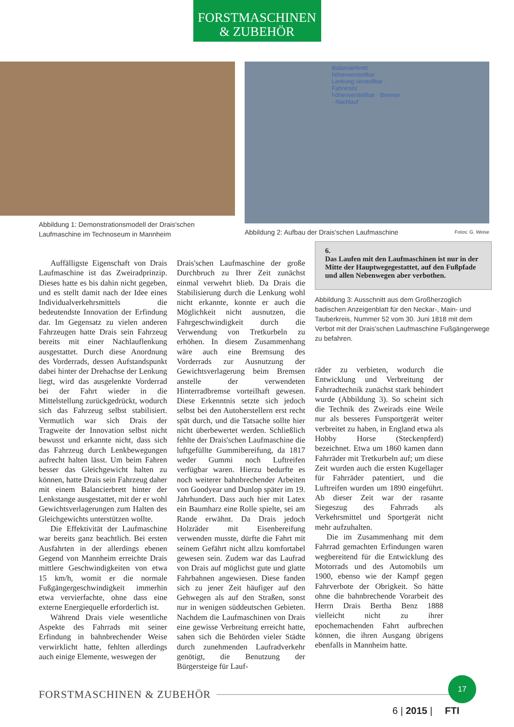FORSTMASCHINEN
& ZUBEHÖR
Abbildung 1: Demonstrationsmodell der Drais'schen Laufmaschine im Technoseum in Mannheim
Balancierbrett höhenverstellbar · Lenkung verstellbar · Fahrersitz höhenverstellbar · Bremse · Nachlauf
Abbildung 2: Aufbau der Drais'schen Laufmaschine Fotos: G. Weise
Auffälligste Eigenschaft von Drais Laufmaschine ist das Zweiradprinzip. Dieses hatte es bis dahin nicht gegeben, und es stellt damit nach der Idee eines Individualverkehrsmittels die bedeutendste Innovation der Erfindung dar. Im Gegensatz zu vielen anderen Fahrzeugen hatte Drais sein Fahrzeug bereits mit einer Nachlauflenkung ausgestattet. Durch diese Anordnung des Vorderrads, dessen Aufstandspunkt dabei hinter der Drehachse der Lenkung liegt, wird das ausgelenkte Vorderrad bei der Fahrt wieder in die Mittelstellung zurückgedrückt, wodurch sich das Fahrzeug selbst stabilisiert. Vermutlich war sich Drais der Tragweite der Innovation selbst nicht bewusst und erkannte nicht, dass sich das Fahrzeug durch Lenkbewegungen aufrecht halten lässt. Um beim Fahren besser das Gleichgewicht halten zu können, hatte Drais sein Fahrzeug daher mit einem Balancierbrett hinter der Lenkstange ausgestattet, mit der er wohl Gewichtsverlagerungen zum Halten des Gleichgewichts unterstützen wollte.
Die Effektivität der Laufmaschine war bereits ganz beachtlich. Bei ersten Ausfahrten in der allerdings ebenen Gegend von Mannheim erreichte Drais mittlere Geschwindigkeiten von etwa 15 km/h, womit er die normale Fußgängergeschwindigkeit immerhin etwa vervierfachte, ohne dass eine externe Energiequelle erforderlich ist.
Während Drais viele wesentliche Aspekte des Fahrrads mit seiner Erfindung in bahnbrechender Weise verwirklicht hatte, fehlten allerdings auch einige Elemente, weswegen der
Drais'schen Laufmaschine der große Durchbruch zu Ihrer Zeit zunächst einmal verwehrt blieb. Da Drais die Stabilisierung durch die Lenkung wohl nicht erkannte, konnte er auch die Möglichkeit nicht ausnutzen, die Fahrgeschwindigkeit durch die Verwendung von Tretkurbeln zu erhöhen. In diesem Zusammenhang wäre auch eine Bremsung des Vorderrads zur Ausnutzung der Gewichtsverlagerung beim Bremsen anstelle der verwendeten Hinterradbremse vorteilhaft gewesen. Diese Erkenntnis setzte sich jedoch selbst bei den Autoherstellern erst recht spät durch, und die Tatsache sollte hier nicht überbewertet werden. Schließlich fehlte der Drais'schen Laufmaschine die luftgefüllte Gummibereifung, da 1817 weder Gummi noch Luftreifen verfügbar waren. Hierzu bedurfte es noch weiterer bahnbrechender Arbeiten von Goodyear und Dunlop später im 19. Jahrhundert. Dass auch hier mit Latex ein Baumharz eine Rolle spielte, sei am Rande erwähnt. Da Drais jedoch Holzräder mit Eisenbereifung verwenden musste, dürfte die Fahrt mit seinem Gefährt nicht allzu komfortabel gewesen sein. Zudem war das Laufrad von Drais auf möglichst gute und glatte Fahrbahnen angewiesen. Diese fanden sich zu jener Zeit häufiger auf den Gehwegen als auf den Straßen, sonst nur in wenigen süddeutschen Gebieten. Nachdem die Laufmaschinen von Drais eine gewisse Verbreitung erreicht hatte, sahen sich die Behörden vieler Städte durch zunehmenden Laufradverkehr genötigt, die Benutzung der Bürgersteige für Lauf-
6.
Das Laufen mit den Laufmaschinen ist nur in der Mitte der Hauptwegegestattet, auf den Fußpfade und allen Nebenwegen aber verbothen.
Abbildung 3: Ausschnitt aus dem Großherzoglich badischen Anzeigenblatt für den Neckar-, Main- und Tauberkreis, Nummer 52 vom 30. Juni 1818 mit dem Verbot mit der Drais'schen Laufmaschine Fußgängerwege zu befahren.
räder zu verbieten, wodurch die Entwicklung und Verbreitung der Fahrradtechnik zunächst stark behindert wurde (Abbildung 3). So scheint sich die Technik des Zweirads eine Weile nur als besseres Funsportgerät weiter verbreitet zu haben, in England etwa als Hobby Horse (Steckenpferd) bezeichnet. Etwa um 1860 kamen dann Fahrräder mit Tretkurbeln auf; um diese Zeit wurden auch die ersten Kugellager für Fahrräder patentiert, und die Luftreifen wurden um 1890 eingeführt. Ab dieser Zeit war der rasante Siegeszug des Fahrrads als Verkehrsmittel und Sportgerät nicht mehr aufzuhalten.
Die im Zusammenhang mit dem Fahrrad gemachten Erfindungen waren wegbereitend für die Entwicklung des Motorrads und des Automobils um 1900, ebenso wie der Kampf gegen Fahrverbote der Obrigkeit. So hätte ohne die bahnbrechende Vorarbeit des Herrn Drais Bertha Benz 1888 vielleicht nicht zu ihrer epochemachenden Fahrt aufbrechen können, die ihren Ausgang übrigens ebenfalls in Mannheim hatte.
FORSTMASCHINEN & ZUBEHÖR
17
6 | 2015 | FTI